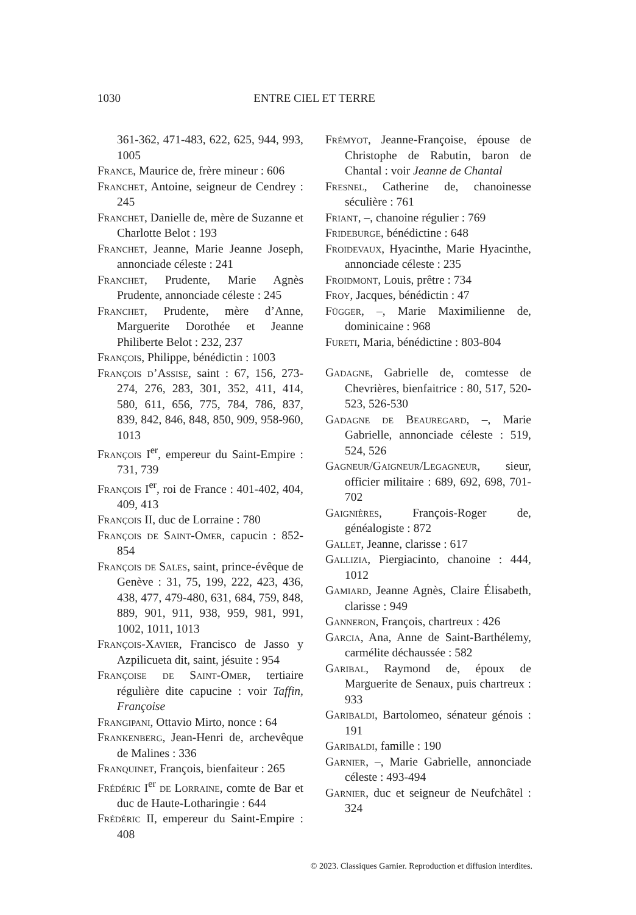1030 ENTRE CIEL ET TERRE
361-362, 471-483, 622, 625, 944, 993, 1005
France, Maurice de, frère mineur : 606
Franchet, Antoine, seigneur de Cendrey : 245
Franchet, Danielle de, mère de Suzanne et Charlotte Belot : 193
Franchet, Jeanne, Marie Jeanne Joseph, annonciade céleste : 241
Franchet, Prudente, Marie Agnès Prudente, annonciade céleste : 245
Franchet, Prudente, mère d’Anne, Marguerite Dorothée et Jeanne Philiberte Belot : 232, 237
François, Philippe, bénédictin : 1003
François d’Assise, saint : 67, 156, 273-274, 276, 283, 301, 352, 411, 414, 580, 611, 656, 775, 784, 786, 837, 839, 842, 846, 848, 850, 909, 958-960, 1013
François I<sup>er</sup>, empereur du Saint-Empire : 731, 739
François I<sup>er</sup>, roi de France : 401-402, 404, 409, 413
François II, duc de Lorraine : 780
François de Saint-Omer, capucin : 852-854
François de Sales, saint, prince-évêque de Genève : 31, 75, 199, 222, 423, 436, 438, 477, 479-480, 631, 684, 759, 848, 889, 901, 911, 938, 959, 981, 991, 1002, 1011, 1013
François-Xavier, Francisco de Jasso y Azpilicueta dit, saint, jésuite : 954
Françoise de Saint-Omer, tertiaire régulière dite capucine : voir Taffin, Françoise
Frangipani, Ottavio Mirto, nonce : 64
Frankenberg, Jean-Henri de, archevêque de Malines : 336
Franquinet, François, bienfaiteur : 265
Frédéric I<sup>er</sup> de Lorraine, comte de Bar et duc de Haute-Lotharingie : 644
Frédéric II, empereur du Saint-Empire : 408
Frémyot, Jeanne-Françoise, épouse de Christophe de Rabutin, baron de Chantal : voir Jeanne de Chantal
Fresnel, Catherine de, chanoinesse séculière : 761
Friant, –, chanoine régulier : 769
Frideburge, bénédictine : 648
Froidevaux, Hyacinthe, Marie Hyacinthe, annonciade céleste : 235
Froidmont, Louis, prêtre : 734
Froy, Jacques, bénédictin : 47
Függer, –, Marie Maximilienne de, dominicaine : 968
Fureti, Maria, bénédictine : 803-804
Gadagne, Gabrielle de, comtesse de Chevrières, bienfaitrice : 80, 517, 520-523, 526-530
Gadagne de Beauregard, –, Marie Gabrielle, annonciade céleste : 519, 524, 526
Gagneur/Gaigneur/Legagneur, sieur, officier militaire : 689, 692, 698, 701-702
Gaignières, François-Roger de, généalogiste : 872
Gallet, Jeanne, clarisse : 617
Gallizia, Piergiacinto, chanoine : 444, 1012
Gamiard, Jeanne Agnès, Claire Élisabeth, clarisse : 949
Ganneron, François, chartreux : 426
Garcia, Ana, Anne de Saint-Barthélemy, carmélite déchaussée : 582
Garibal, Raymond de, époux de Marguerite de Senaux, puis chartreux : 933
Garibaldi, Bartolomeo, sénateur génois : 191
Garibaldi, famille : 190
Garnier, –, Marie Gabrielle, annonciade céleste : 493-494
Garnier, duc et seigneur de Neufchâtel : 324
© 2023. Classiques Garnier. Reproduction et diffusion interdites.